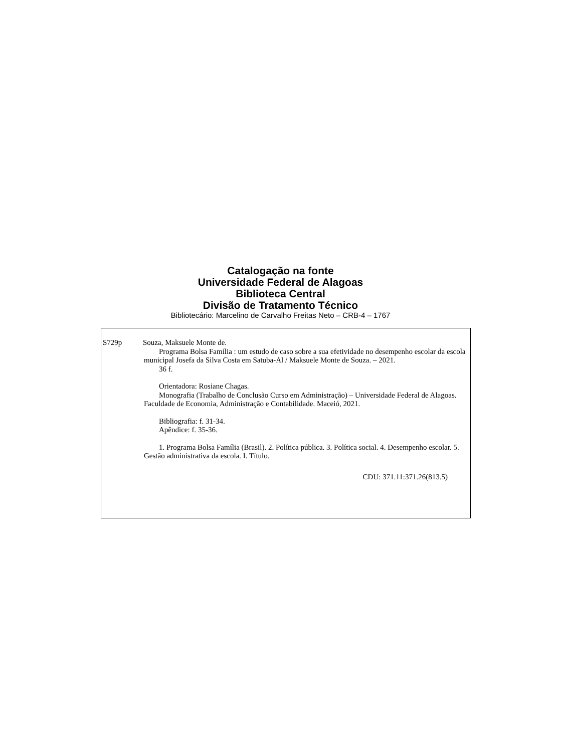Catalogação na fonte
Universidade Federal de Alagoas
Biblioteca Central
Divisão de Tratamento Técnico
Bibliotecário: Marcelino de Carvalho Freitas Neto – CRB-4 – 1767
S729p Souza, Maksuele Monte de.
Programa Bolsa Família : um estudo de caso sobre a sua efetividade no desempenho escolar da escola municipal Josefa da Silva Costa em Satuba-Al / Maksuele Monte de Souza. – 2021.
36 f.
Orientadora: Rosiane Chagas.
Monografia (Trabalho de Conclusão Curso em Administração) – Universidade Federal de Alagoas. Faculdade de Economia, Administração e Contabilidade. Maceió, 2021.
Bibliografia: f. 31-34.
Apêndice: f. 35-36.
1. Programa Bolsa Família (Brasil). 2. Política pública. 3. Política social. 4. Desempenho escolar. 5. Gestão administrativa da escola. I. Título.
CDU: 371.11:371.26(813.5)